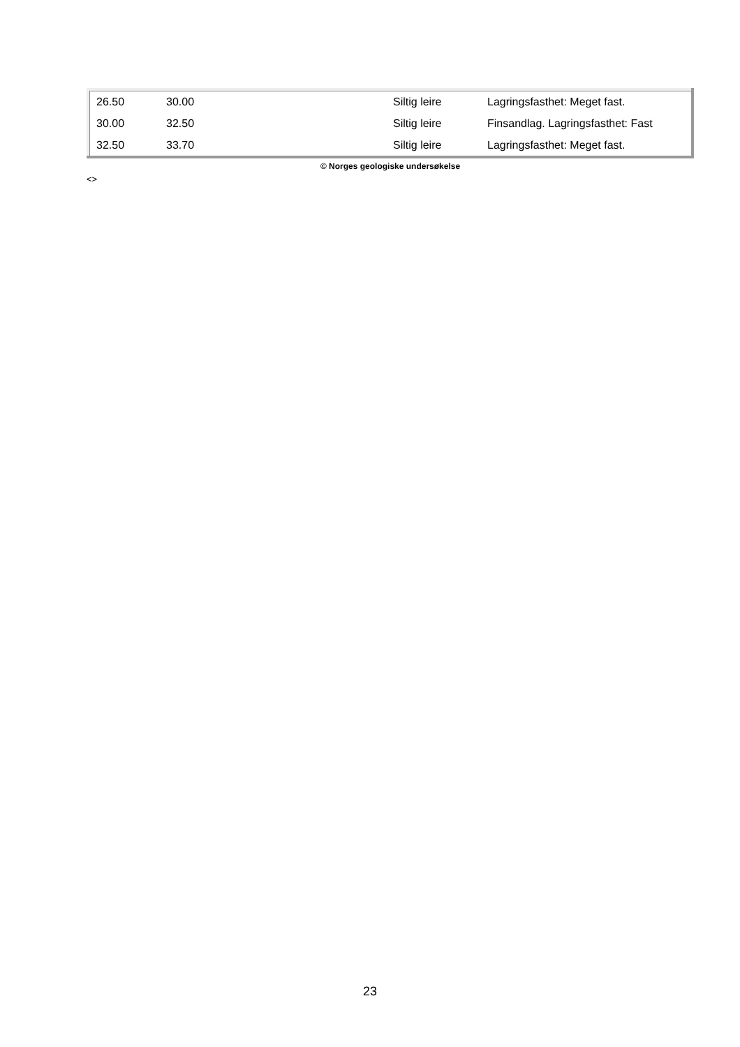| 26.50 | 30.00 | Siltig leire | Lagringsfasthet: Meget fast. |
| 30.00 | 32.50 | Siltig leire | Finsandlag. Lagringsfasthet: Fast |
| 32.50 | 33.70 | Siltig leire | Lagringsfasthet: Meget fast. |
© Norges geologiske undersøkelse
<>
23